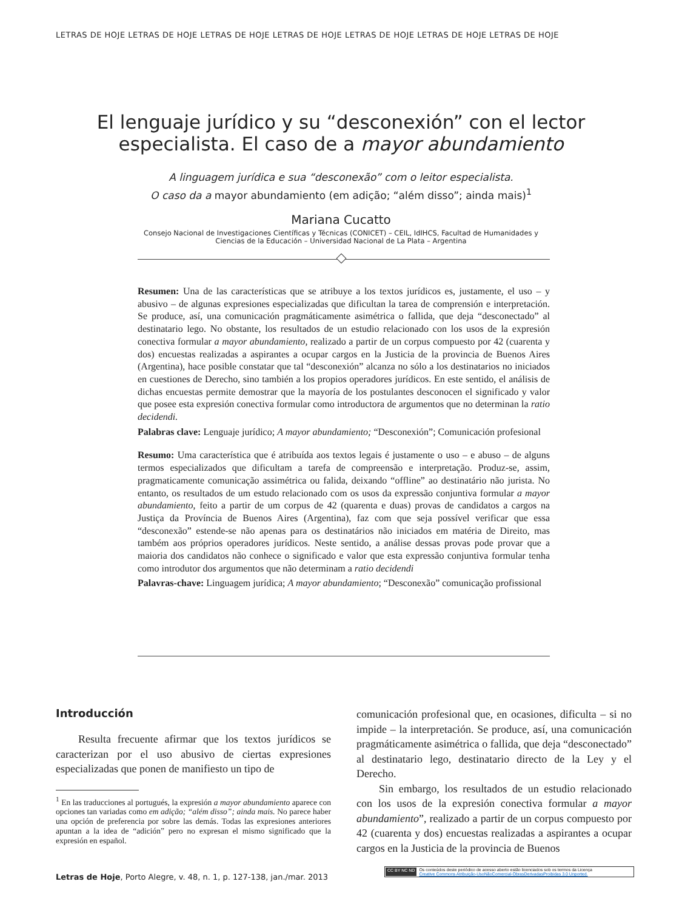LETRAS DE HOJE LETRAS DE HOJE LETRAS DE HOJE LETRAS DE HOJE LETRAS DE HOJE LETRAS DE HOJE LETRAS DE HOJE
El lenguaje jurídico y su “desconexión” con el lector especialista. El caso de a mayor abundamiento
A linguagem jurídica e sua “desconexão” com o leitor especialista.
O caso da a mayor abundamiento (em adição; “além disso”; ainda mais)<sup>1</sup>
Mariana Cucatto
Consejo Nacional de Investigaciones Científicas y Técnicas (CONICET) – CEIL, IdIHCS, Facultad de Humanidades y
Ciencias de la Educación – Universidad Nacional de La Plata – Argentina
Resumen: Una de las características que se atribuye a los textos jurídicos es, justamente, el uso – y abusivo – de algunas expresiones especializadas que dificultan la tarea de comprensión e interpretación. Se produce, así, una comunicación pragmáticamente asimétrica o fallida, que deja “desconectado” al destinatario lego. No obstante, los resultados de un estudio relacionado con los usos de la expresión conectiva formular a mayor abundamiento, realizado a partir de un corpus compuesto por 42 (cuarenta y dos) encuestas realizadas a aspirantes a ocupar cargos en la Justicia de la provincia de Buenos Aires (Argentina), hace posible constatar que tal “desconexión” alcanza no sólo a los destinatarios no iniciados en cuestiones de Derecho, sino también a los propios operadores jurídicos. En este sentido, el análisis de dichas encuestas permite demostrar que la mayoría de los postulantes desconocen el significado y valor que posee esta expresión conectiva formular como introductora de argumentos que no determinan la ratio decidendi.
Palabras clave: Lenguaje jurídico; A mayor abundamiento; “Desconexión”; Comunicación profesional
Resumo: Uma característica que é atribuída aos textos legais é justamente o uso – e abuso – de alguns termos especializados que dificultam a tarefa de compreensão e interpretação. Produz-se, assim, pragmaticamente comunicação assimétrica ou falida, deixando “offline” ao destinatário não jurista. No entanto, os resultados de um estudo relacionado com os usos da expressão conjuntiva formular a mayor abundamiento, feito a partir de um corpus de 42 (quarenta e duas) provas de candidatos a cargos na Justiça da Província de Buenos Aires (Argentina), faz com que seja possível verificar que essa “desconexão” estende-se não apenas para os destinatários não iniciados em matéria de Direito, mas também aos próprios operadores jurídicos. Neste sentido, a análise dessas provas pode provar que a maioria dos candidatos não conhece o significado e valor que esta expressão conjuntiva formular tenha como introdutor dos argumentos que não determinam a ratio decidendi
Palavras-chave: Linguagem jurídica; A mayor abundamiento; “Desconexão” comunicação profissional
Introducción
Resulta frecuente afirmar que los textos jurídicos se caracterizan por el uso abusivo de ciertas expresiones especializadas que ponen de manifiesto un tipo de
<sup>1</sup> En las traducciones al portugués, la expresión a mayor abundamiento aparece con opciones tan variadas como em adição; “além disso”; ainda mais. No parece haber una opción de preferencia por sobre las demás. Todas las expresiones anteriores apuntan a la idea de “adición” pero no expresan el mismo significado que la expresión en español.
comunicación profesional que, en ocasiones, dificulta – si no impide – la interpretación. Se produce, así, una comunicación pragmáticamente asimétrica o fallida, que deja “desconectado” al destinatario lego, destinatario directo de la Ley y el Derecho.
Sin embargo, los resultados de un estudio relacionado con los usos de la expresión conectiva formular a mayor abundamiento”, realizado a partir de un corpus compuesto por 42 (cuarenta y dos) encuestas realizadas a aspirantes a ocupar cargos en la Justicia de la provincia de Buenos
Letras de Hoje, Porto Alegre, v. 48, n. 1, p. 127-138, jan./mar. 2013
CC BY NC ND Os conteúdos deste periódico de acesso aberto estão licenciados sob os termos da Licença
Creative Commons Atribuição-UsoNãoComercial-ObrasDerivadasProibidas 3.0 Unported.